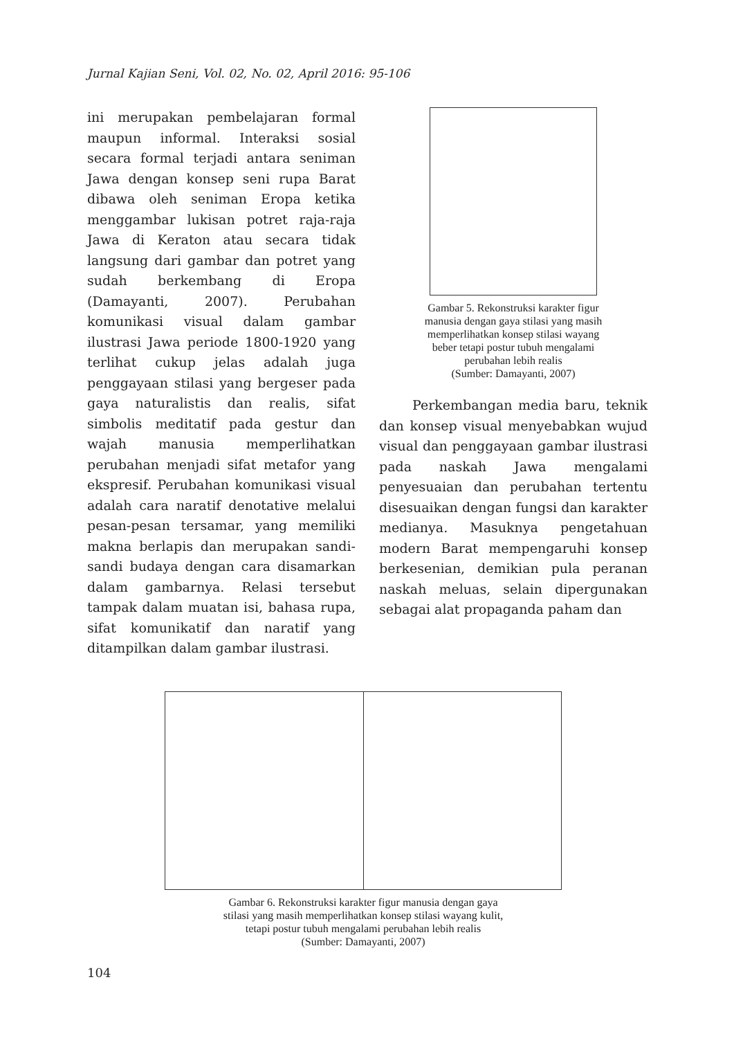Jurnal Kajian Seni, Vol. 02, No. 02, April 2016: 95-106
ini merupakan pembelajaran formal maupun informal. Interaksi sosial secara formal terjadi antara seniman Jawa dengan konsep seni rupa Barat dibawa oleh seniman Eropa ketika menggambar lukisan potret raja-raja Jawa di Keraton atau secara tidak langsung dari gambar dan potret yang sudah berkembang di Eropa (Damayanti, 2007). Perubahan komunikasi visual dalam gambar ilustrasi Jawa periode 1800-1920 yang terlihat cukup jelas adalah juga penggayaan stilasi yang bergeser pada gaya naturalistis dan realis, sifat simbolis meditatif pada gestur dan wajah manusia memperlihatkan perubahan menjadi sifat metafor yang ekspresif. Perubahan komunikasi visual adalah cara naratif denotative melalui pesan-pesan tersamar, yang memiliki makna berlapis dan merupakan sandi-sandi budaya dengan cara disamarkan dalam gambarnya. Relasi tersebut tampak dalam muatan isi, bahasa rupa, sifat komunikatif dan naratif yang ditampilkan dalam gambar ilustrasi.
Gambar 5. Rekonstruksi karakter figur
manusia dengan gaya stilasi yang masih
memperlihatkan konsep stilasi wayang
beber tetapi postur tubuh mengalami
perubahan lebih realis
(Sumber: Damayanti, 2007)
Perkembangan media baru, teknik dan konsep visual menyebabkan wujud visual dan penggayaan gambar ilustrasi pada naskah Jawa mengalami penyesuaian dan perubahan tertentu disesuaikan dengan fungsi dan karakter medianya. Masuknya pengetahuan modern Barat mempengaruhi konsep berkesenian, demikian pula peranan naskah meluas, selain dipergunakan sebagai alat propaganda paham dan
Gambar 6. Rekonstruksi karakter figur manusia dengan gaya
stilasi yang masih memperlihatkan konsep stilasi wayang kulit,
tetapi postur tubuh mengalami perubahan lebih realis
(Sumber: Damayanti, 2007)
104